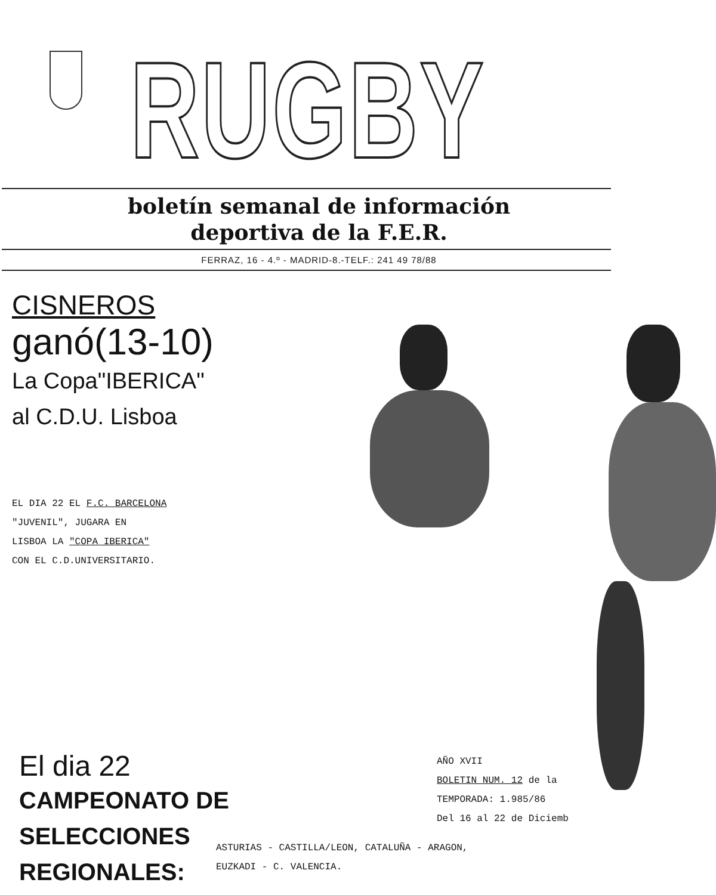RUGBY
boletín semanal de información
deportiva de la F.E.R.
FERRAZ, 16 - 4.º - MADRID-8.-TELF.: 241 49 78/88
CISNEROS
ganó(13-10)
La Copa"IBERICA"
al C.D.U. Lisboa
EL DIA 22 EL F.C. BARCELONA
"JUVENIL", JUGARA EN
LISBOA LA "COPA IBERICA"
CON EL C.D.UNIVERSITARIO.
El dia 22
CAMPEONATO DE
SELECCIONES
REGIONALES:
AÑO XVII
BOLETIN NUM. 12 de la
TEMPORADA: 1.985/86
Del 16 al 22 de Diciemb
ASTURIAS - CASTILLA/LEON, CATALUÑA - ARAGON,
EUZKADI - C. VALENCIA.